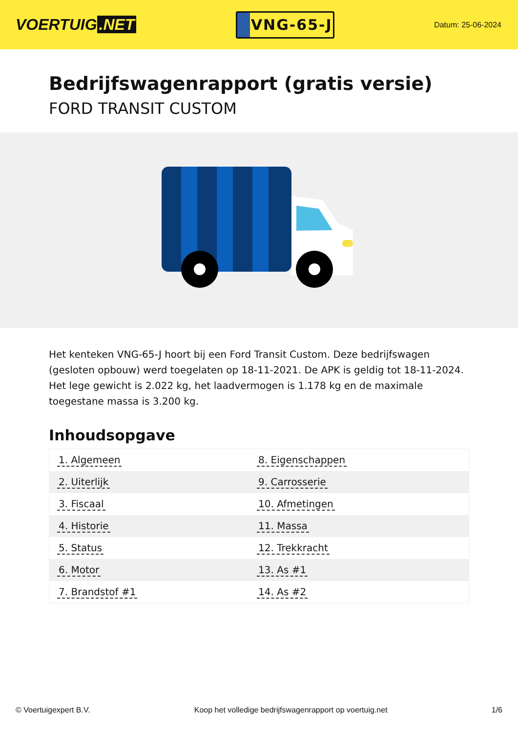VOERTUIG.NET
VNG-65-J
Datum: 25-06-2024
Bedrijfswagenrapport (gratis versie)
FORD TRANSIT CUSTOM
Het kenteken VNG-65-J hoort bij een Ford Transit Custom. Deze bedrijfswagen (gesloten opbouw) werd toegelaten op 18-11-2021. De APK is geldig tot 18-11-2024. Het lege gewicht is 2.022 kg, het laadvermogen is 1.178 kg en de maximale toegestane massa is 3.200 kg.
Inhoudsopgave
| 1. Algemeen | 8. Eigenschappen |
| 2. Uiterlijk | 9. Carrosserie |
| 3. Fiscaal | 10. Afmetingen |
| 4. Historie | 11. Massa |
| 5. Status | 12. Trekkracht |
| 6. Motor | 13. As #1 |
| 7. Brandstof #1 | 14. As #2 |
© Voertuigexpert B.V. Koop het volledige bedrijfswagenrapport op voertuig.net
1/6